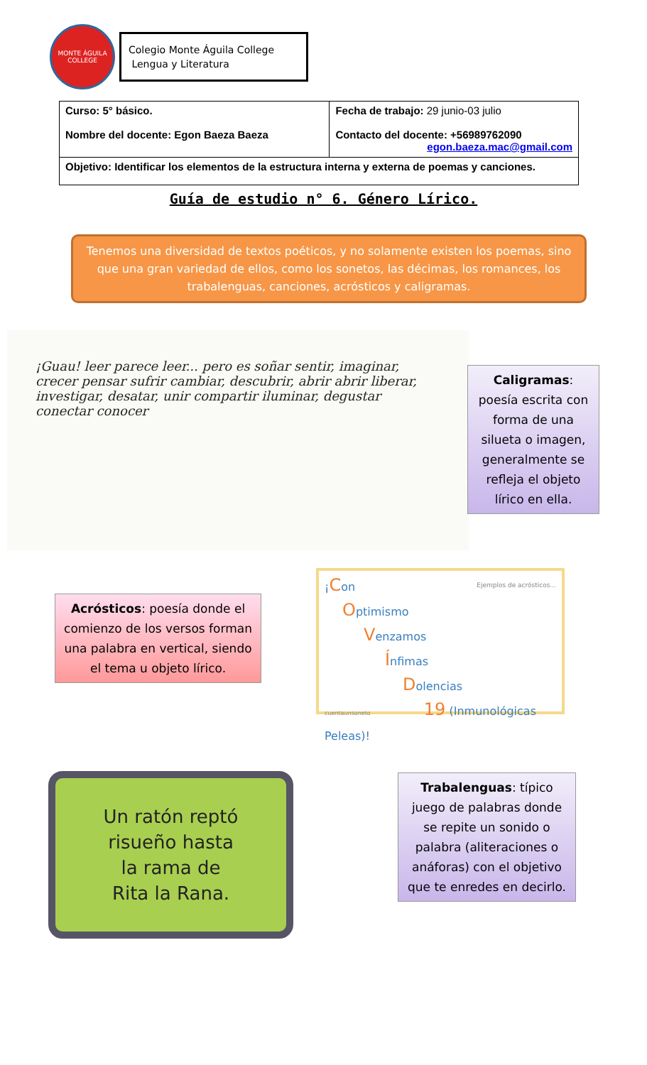MONTE ÁGUILA COLLEGE
Colegio Monte Águila College
Lengua y Literatura
| Curso: 5° básico. Nombre del docente: Egon Baeza Baeza | Fecha de trabajo: 29 junio-03 julio Contacto del docente: +56989762090 egon.baeza.mac@gmail.com |
| Objetivo: Identificar los elementos de la estructura interna y externa de poemas y canciones. | |
Guía de estudio n° 6. Género Lírico.
Tenemos una diversidad de textos poéticos, y no solamente existen los poemas, sino que una gran variedad de ellos, como los sonetos, las décimas, los romances, los trabalenguas, canciones, acrósticos y caligramas.
¡Guau! leer parece leer... pero es soñar sentir, imaginar, crecer pensar sufrir cambiar, descubrir, abrir abrir liberar, investigar, desatar, unir compartir iluminar, degustar conectar conocer
Caligramas: poesía escrita con forma de una silueta o imagen, generalmente se refleja el objeto lírico en ella.
Acrósticos: poesía donde el comienzo de los versos forman una palabra en vertical, siendo el tema u objeto lírico.
¡Con Ejemplos de acrósticos...
Optimismo
Venzamos
Ínfimas
Dolencias
cuentaunsoneto 19 (Inmunológicas Peleas)!
Un ratón reptó
risueño hasta
la rama de
Rita la Rana.
Trabalenguas: típico juego de palabras donde se repite un sonido o palabra (aliteraciones o anáforas) con el objetivo que te enredes en decirlo.